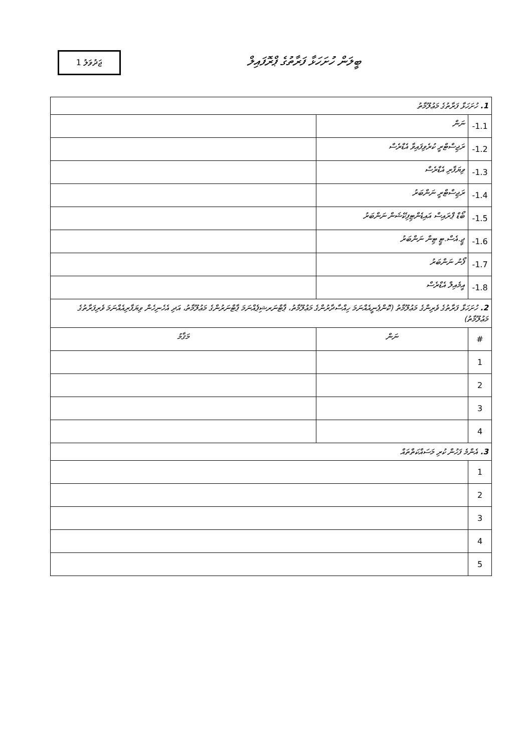ޖަދުވަލު 1
ބީލަން ހުށަހަޅާ ފަރާތުގެ ޕްރޮފައިލް
| 1. ހުށަހަޅާ ފަރާތުގެ މަޢުލޫމާތު | | |
| 1.1- | ނަން | |
| 1.2- | ރަޖިސްޓްރީ ކުރެވިފައިވާ އެޑްރެސް | |
| 1.3- | ވިޔަފާރި އެޑްރެސް | |
| 1.4- | ރަޖިސްޓްރީ ނަންބަރު | |
| 1.5- | ބޯޑް ޕްރައިސް އައިޑެންޓިފިކޭޝަން ނަންބަރު | |
| 1.6- | ޖީ.އެސް.ޓީ ޓިން ނަންބަރު | |
| 1.7- | ފޯނު ނަންބަރު | |
| 1.8- | އީމެއިލް އެޑްރެސް | |
| 2. ހުށަހަޅާ ފަރާތުގެ ވެރިންގެ މަޢުލޫމާތު (ކޮންޕެނީއެއްނަމަ ހިއްސާދާރުންގެ މަޢުލޫމާތު، ޕާޓްނަރޝިޕެއްނަމަ ޕާޓްނަރުންގެ މަޢުލޫމާތު، އަދި އެހެނިހެން ވިޔަފާރިއެއްނަމަ ވެރިފަރާތުގެ މަޢުލޫމާތު) | | |
| # | ނަން | މަޤާމު |
| 1 | | |
| 2 | | |
| 3 | | |
| 4 | | |
| 3. އެންމެ ފަހުން ކުރި މަސައްކަތްތައް | | |
| 1 | | |
| 2 | | |
| 3 | | |
| 4 | | |
| 5 | | |